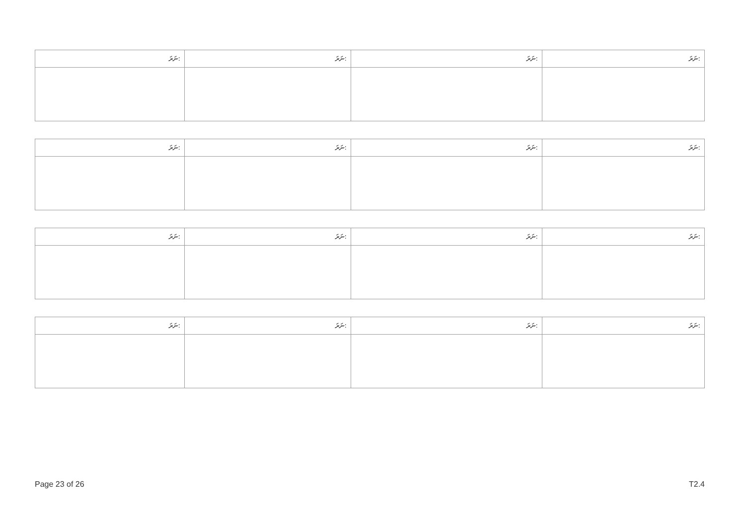| ނަރަ: | ނަރަ: | ނަރަ: | ނަރަ: |
| --- | --- | --- | --- |
| ނަރަ: | ނަރަ: | ނަރަ: | ނަރަ: |
| --- | --- | --- | --- |
| ނަރަ: | ނަރަ: | ނަރަ: | ނަރަ: |
| --- | --- | --- | --- |
| ނަރަ: | ނަރަ: | ނަރަ: | ނަރަ: |
| --- | --- | --- | --- |
Page 23 of 26 T2.4